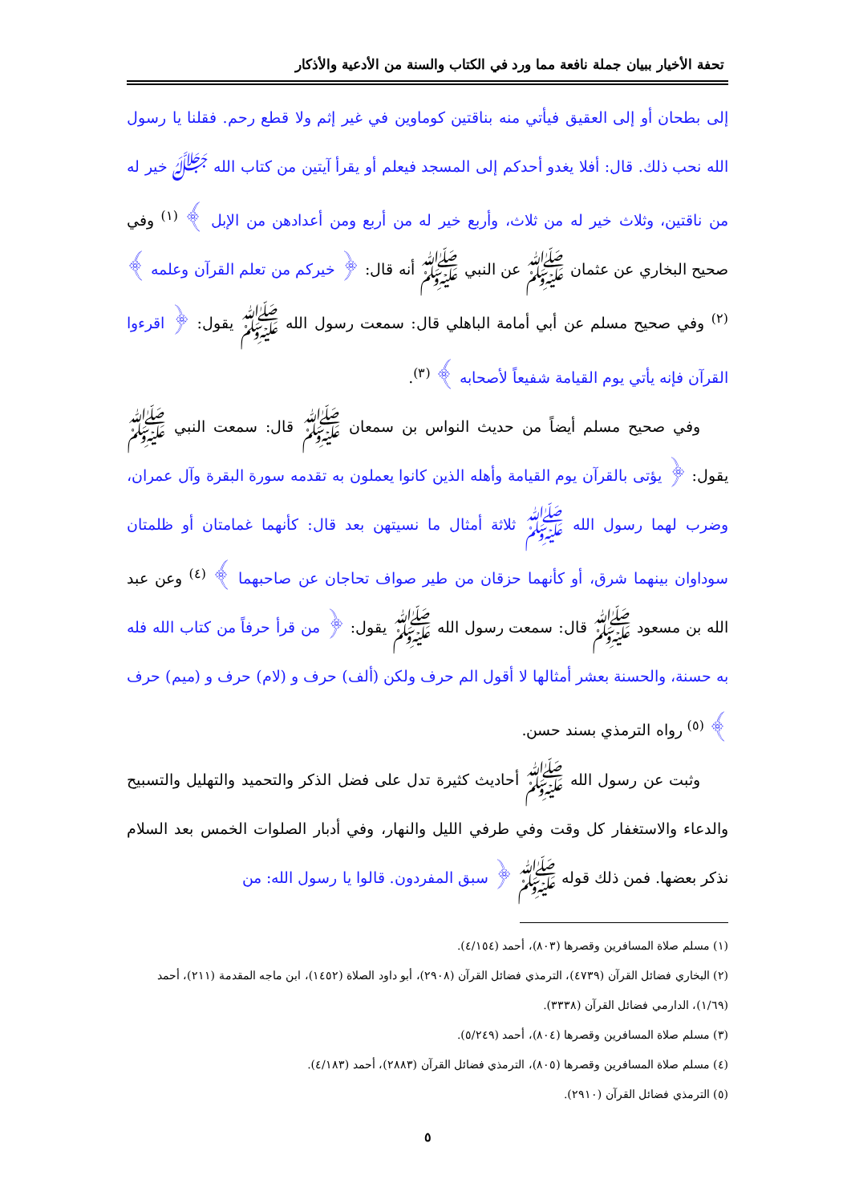تحفة الأخيار ببيان جملة نافعة مما ورد في الكتاب والسنة من الأدعية والأذكار
إلى بطحان أو إلى العقيق فيأتي منه بناقتين كوماوين في غير إثم ولا قطع رحم. فقلنا يا رسول الله نحب ذلك. قال: أفلا يغدو أحدكم إلى المسجد فيعلم أو يقرأ آيتين من كتاب الله ﷻ خير له من ناقتين، وثلاث خير له من ثلاث، وأربع خير له من أربع ومن أعدادهن من الإبل ﴾ <sup>(١)</sup> وفي صحيح البخاري عن عثمان ﷺ عن النبي ﷺ أنه قال: ﴿ خيركم من تعلم القرآن وعلمه ﴾ <sup>(٢)</sup> وفي صحيح مسلم عن أبي أمامة الباهلي قال: سمعت رسول الله ﷺ يقول: ﴿ اقرءوا القرآن فإنه يأتي يوم القيامة شفيعاً لأصحابه ﴾ <sup>(٣)</sup>.
وفي صحيح مسلم أيضاً من حديث النواس بن سمعان ﷺ قال: سمعت النبي ﷺ يقول: ﴿ يؤتى بالقرآن يوم القيامة وأهله الذين كانوا يعملون به تقدمه سورة البقرة وآل عمران، وضرب لهما رسول الله ﷺ ثلاثة أمثال ما نسيتهن بعد قال: كأنهما غمامتان أو ظلمتان سوداوان بينهما شرق، أو كأنهما حزقان من طير صواف تحاجان عن صاحبهما ﴾ <sup>(٤)</sup> وعن عبد الله بن مسعود ﷺ قال: سمعت رسول الله ﷺ يقول: ﴿ من قرأ حرفاً من كتاب الله فله به حسنة، والحسنة بعشر أمثالها لا أقول الم حرف ولكن (ألف) حرف و (لام) حرف و (ميم) حرف ﴾ <sup>(٥)</sup> رواه الترمذي بسند حسن.
وثبت عن رسول الله ﷺ أحاديث كثيرة تدل على فضل الذكر والتحميد والتهليل والتسبيح والدعاء والاستغفار كل وقت وفي طرفي الليل والنهار، وفي أدبار الصلوات الخمس بعد السلام نذكر بعضها. فمن ذلك قوله ﷺ ﴿ سبق المفردون. قالوا يا رسول الله: من
(١) مسلم صلاة المسافرين وقصرها (٨٠٣)، أحمد (٤/١٥٤).
(٢) البخاري فضائل القرآن (٤٧٣٩)، الترمذي فضائل القرآن (٢٩٠٨)، أبو داود الصلاة (١٤٥٢)، ابن ماجه المقدمة (٢١١)، أحمد (١/٦٩)، الدارمي فضائل القرآن (٣٣٣٨).
(٣) مسلم صلاة المسافرين وقصرها (٨٠٤)، أحمد (٥/٢٤٩).
(٤) مسلم صلاة المسافرين وقصرها (٨٠٥)، الترمذي فضائل القرآن (٢٨٨٣)، أحمد (٤/١٨٣).
(٥) الترمذي فضائل القرآن (٢٩١٠).
٥